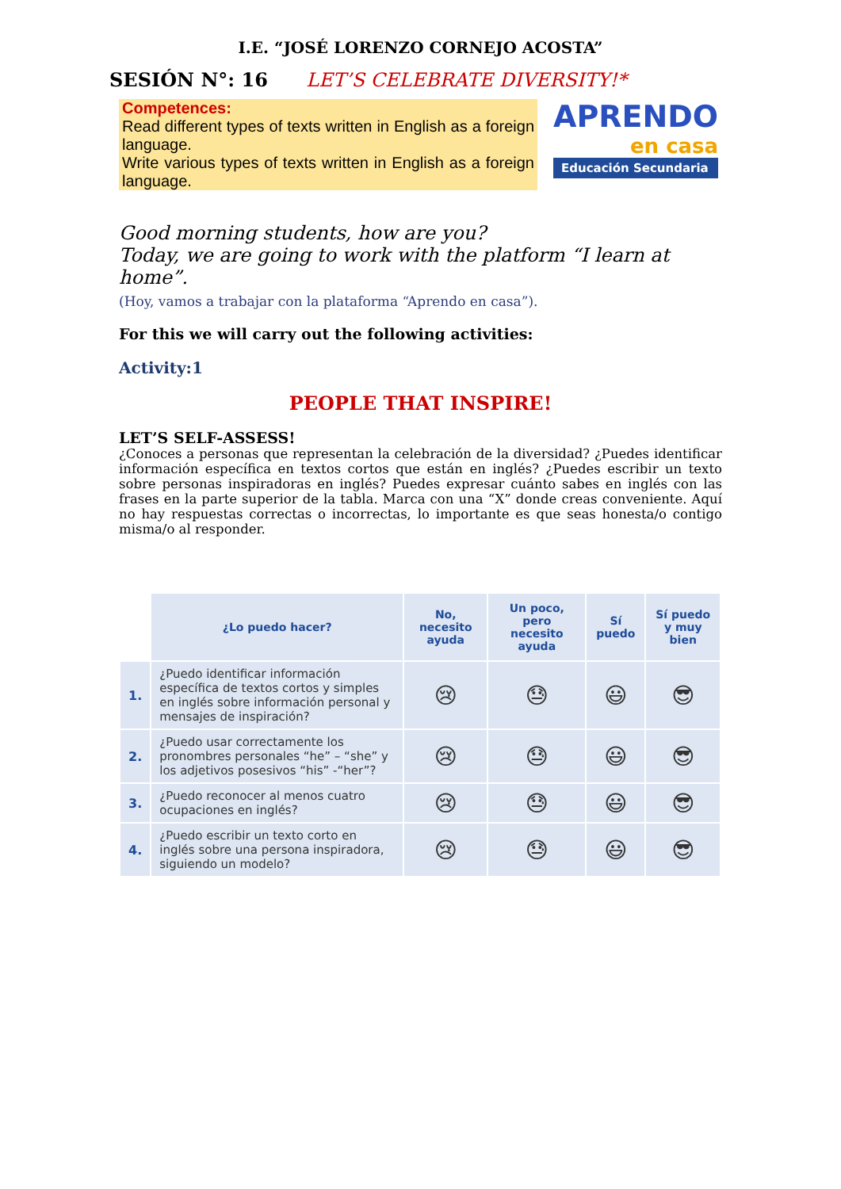I.E. “JOSÉ LORENZO CORNEJO ACOSTA”
SESIÓN N°: 16 LET’S CELEBRATE DIVERSITY!*
Competences:
Read different types of texts written in English as a foreign language.
Write various types of texts written in English as a foreign language.
APRENDO
en casa
Educación Secundaria
Good morning students, how are you?
Today, we are going to work with the platform “I learn at home”.
(Hoy, vamos a trabajar con la plataforma “Aprendo en casa”).
For this we will carry out the following activities:
Activity:1
PEOPLE THAT INSPIRE!
LET’S SELF-ASSESS!
¿Conoces a personas que representan la celebración de la diversidad? ¿Puedes identificar información específica en textos cortos que están en inglés? ¿Puedes escribir un texto sobre personas inspiradoras en inglés? Puedes expresar cuánto sabes en inglés con las frases en la parte superior de la tabla. Marca con una “X” donde creas conveniente. Aquí no hay respuestas correctas o incorrectas, lo importante es que seas honesta/o contigo misma/o al responder.
| | ¿Lo puedo hacer? | No, necesito ayuda | Un poco, pero necesito ayuda | Sí puedo | Sí puedo y muy bien |
| --- | --- | --- | --- | --- | --- |
| 1. | ¿Puedo identificar información específica de textos cortos y simples en inglés sobre información personal y mensajes de inspiración? | 😢 | 😓 | 😃 | 😎 |
| 2. | ¿Puedo usar correctamente los pronombres personales “he” – “she” y los adjetivos posesivos “his” -“her”? | 😢 | 😓 | 😃 | 😎 |
| 3. | ¿Puedo reconocer al menos cuatro ocupaciones en inglés? | 😢 | 😓 | 😃 | 😎 |
| 4. | ¿Puedo escribir un texto corto en inglés sobre una persona inspiradora, siguiendo un modelo? | 😢 | 😓 | 😃 | 😎 |